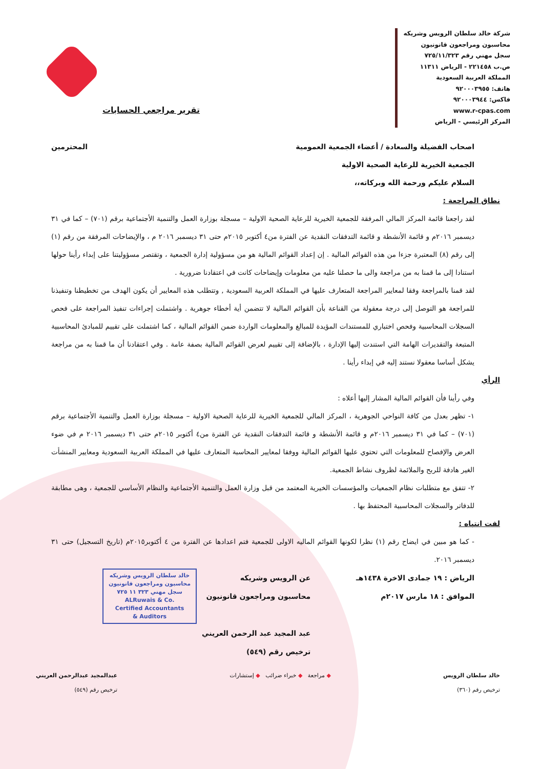شركة خالد سلطان الرويس وشريكه
محاسبون ومراجعون قانونيون
سجل مهني رقم ٧٢٥/١١/٣٢٣
ص.ب ٢٢١٤٥٨ - الرياض ١١٣١١
المملكة العربية السعودية
هاتف: ٩٢٠٠٠٣٩٥٥
فاكس: ٩٢٠٠٠٣٩٤٤
www.r-cpas.com
المركز الرئيسي - الرياض
تقرير مراجعي الحسابات
اصحاب الفضيلة والسعادة / أعضاء الجمعية العمومية المحترمين
الجمعية الخيرية للرعاية الصحية الاولية
السلام عليكم ورحمة الله وبركاته،،
نطاق المراجعة :
لقد راجعنا قائمة المركز المالي المرفقة للجمعية الخيرية للرعاية الصحية الاولية – مسجلة بوزارة العمل والتنمية الأجتماعية برقم (٧٠١) – كما في ٣١ ديسمبر ٢٠١٦م و قائمة الأنشطة و قائمة التدفقات النقدية عن الفترة من٤ أكتوبر ٢٠١٥م حتى ٣١ ديسمبر ٢٠١٦ م ، والإيضاحات المرفقة من رقم (١) إلى رقم (٨) المعتبرة جزءا من هذه القوائم المالية . إن إعداد القوائم المالية هو من مسؤولية إدارة الجمعية ، وتقتصر مسؤوليتنا على إبداء رأينا حولها استنادا إلى ما قمنا به من مراجعة والى ما حصلنا عليه من معلومات وإيضاحات كانت في اعتقادنا ضرورية .
لقد قمنا بالمراجعة وفقا لمعايير المراجعة المتعارف عليها في المملكة العربية السعودية , وتتطلب هذه المعايير أن يكون الهدف من تخطيطنا وتنفيذنا للمراجعة هو التوصل إلى درجة معقولة من القناعة بأن القوائم المالية لا تتضمن أية أخطاء جوهرية . واشتملت إجراءات تنفيذ المراجعة على فحص السجلات المحاسبية وفحص اختباري للمستندات المؤيدة للمبالغ والمعلومات الواردة ضمن القوائم المالية ، كما اشتملت على تقييم للمبادئ المحاسبية المتبعة والتقديرات الهامة التي استندت إليها الإدارة ، بالإضافة إلى تقييم لعرض القوائم المالية بصفة عامة . وفي اعتقادنا أن ما قمنا به من مراجعة يشكل أساسا معقولا نستند إليه في إبداء رأينا .
الرأي
وفي رأينا فأن القوائم المالية المشار إليها أعلاه :
١- تظهر بعدل من كافة النواحي الجوهرية ، المركز المالي للجمعية الخيرية للرعاية الصحية الاولية – مسجلة بوزارة العمل والتنمية الأجتماعية برقم (٧٠١) – كما في ٣١ ديسمبر ٢٠١٦م و قائمة الأنشطة و قائمة التدفقات النقدية عن الفترة من٤ أكتوبر ٢٠١٥م حتى ٣١ ديسمبر ٢٠١٦ م في ضوء العرض والإفصاح للمعلومات التي تحتوي عليها القوائم المالية ووفقا لمعايير المحاسبة المتعارف عليها في المملكة العربية السعودية ومعايير المنشأت الغير هادفة للربح والملائمة لظروف نشاط الجمعية.
٢- تتفق مع متطلبات نظام الجمعيات والمؤسسات الخيرية المعتمد من قبل وزارة العمل والتنمية الأجتماعية والنظام الأساسي للجمعية ، وهى مطابقة للدفاتر والسجلات المحاسبية المحتفظ بها .
لفت انتباه :
- كما هو مبين في ايضاح رقم (١) نظرا لكونها القوائم الماليه الاولى للجمعية فتم اعدادها عن الفترة من ٤ أكتوبر٢٠١٥م (تاريخ التسجيل) حتى ٣١ ديسمبر ٢٠١٦.
الرياض : ١٩ جمادى الاخرة ١٤٣٨هـ
الموافق : ١٨ مارس ٢٠١٧م
عن الرويس وشريكه
محاسبون ومراجعون قانونيون
عبد المجيد عبد الرحمن العريني
ترخيص رقم (٥٤٩)
خالد سلطان الرويس وشريكه
محاسبون ومراجعون قانونيون
سجل مهني ٣٢٣ ١١ ٧٢٥
ALRuwais & Co.
Certified Accountants
& Auditors
خالد سلطان الرويس
ترخيص رقم (٣٦٠)
◆ مراجعة ◆ خبراء ضرائب ◆ إستشارات
عبدالمجيد عبدالرحمن العريني
ترخيص رقم (٥٤٩)